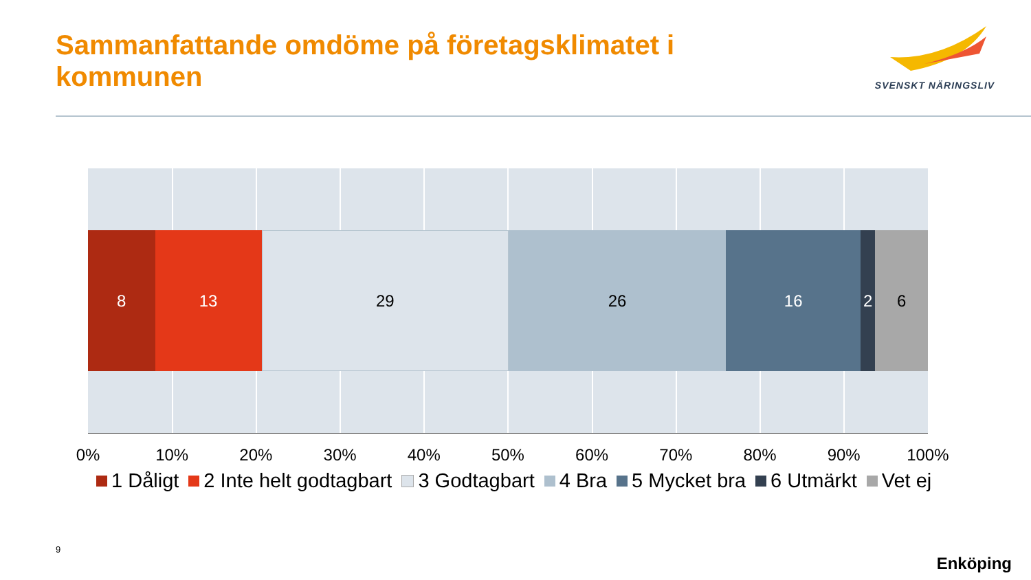Sammanfattande omdöme på företagsklimatet i kommunen
SVENSKT NÄRINGSLIV
8 13 29 26 16 2 6
0% 10% 20% 30% 40% 50% 60% 70% 80% 90% 100%
1 Dåligt 2 Inte helt godtagbart 3 Godtagbart 4 Bra 5 Mycket bra 6 Utmärkt Vet ej
9
Enköping